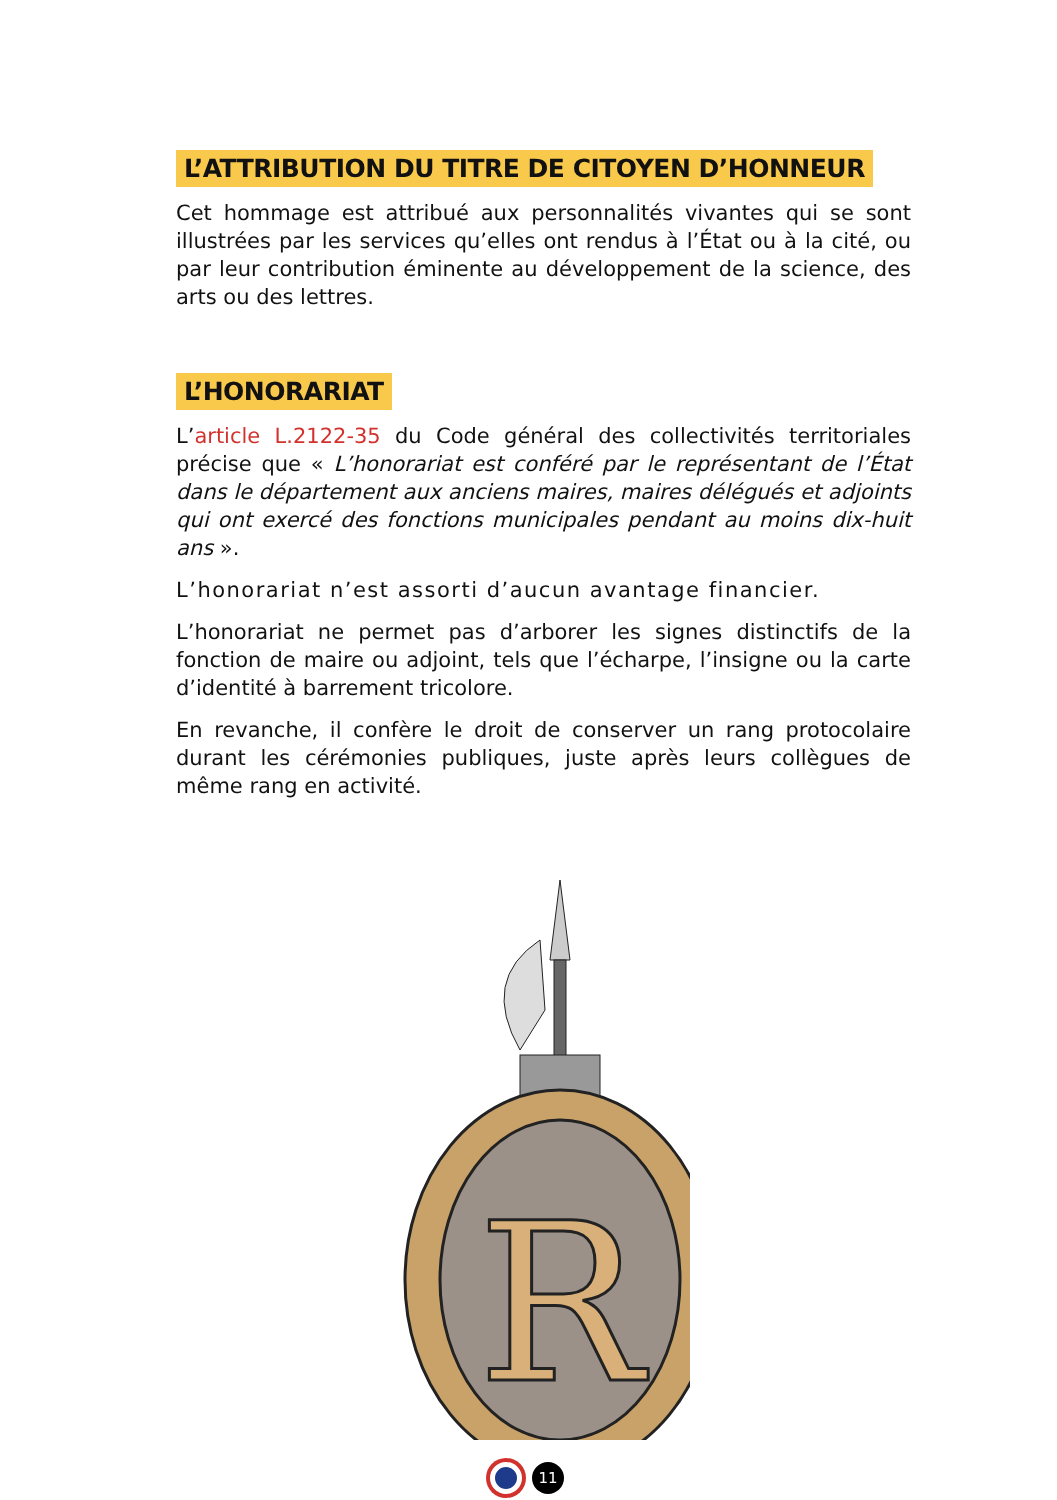L’ATTRIBUTION DU TITRE DE CITOYEN D’HONNEUR
Cet hommage est attribué aux personnalités vivantes qui se sont illustrées par les services qu’elles ont rendus à l’État ou à la cité, ou par leur contribution éminente au développement de la science, des arts ou des lettres.
L’HONORARIAT
L’article L.2122-35 du Code général des collectivités territoriales précise que « L’honorariat est conféré par le représentant de l’État dans le département aux anciens maires, maires délégués et adjoints qui ont exercé des fonctions municipales pendant au moins dix-huit ans ».
L’honorariat n’est assorti d’aucun avantage financier.
L’honorariat ne permet pas d’arborer les signes distinctifs de la fonction de maire ou adjoint, tels que l’écharpe, l’insigne ou la carte d’identité à barrement tricolore.
En revanche, il confère le droit de conserver un rang protocolaire durant les cérémonies publiques, juste après leurs collègues de même rang en activité.
R
11